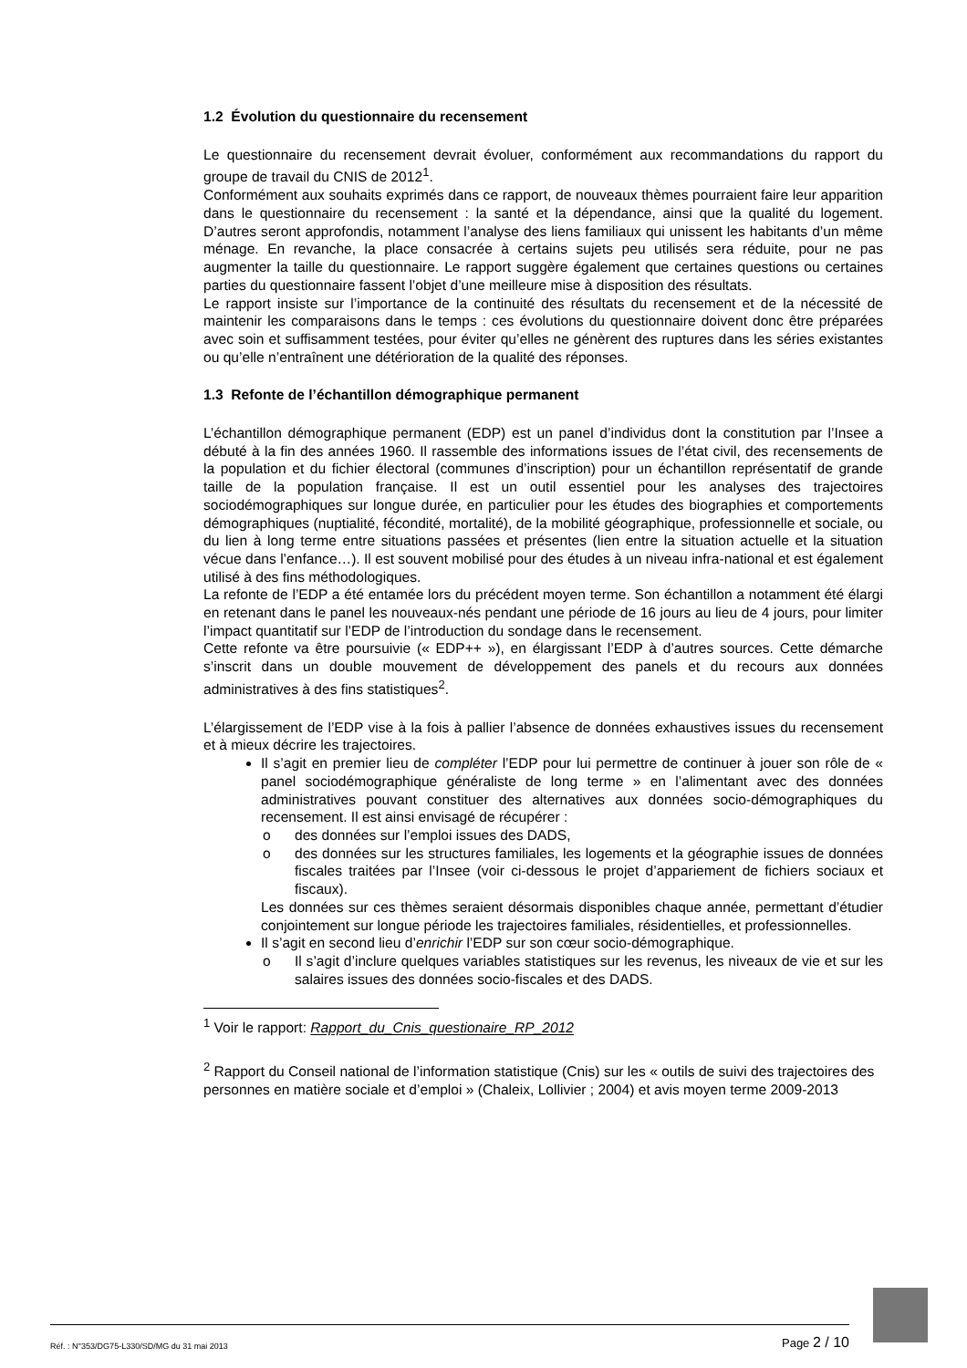1.2 Évolution du questionnaire du recensement
Le questionnaire du recensement devrait évoluer, conformément aux recommandations du rapport du groupe de travail du CNIS de 2012<sup>1</sup>.
Conformément aux souhaits exprimés dans ce rapport, de nouveaux thèmes pourraient faire leur apparition dans le questionnaire du recensement : la santé et la dépendance, ainsi que la qualité du logement. D’autres seront approfondis, notamment l’analyse des liens familiaux qui unissent les habitants d’un même ménage. En revanche, la place consacrée à certains sujets peu utilisés sera réduite, pour ne pas augmenter la taille du questionnaire. Le rapport suggère également que certaines questions ou certaines parties du questionnaire fassent l’objet d’une meilleure mise à disposition des résultats.
Le rapport insiste sur l’importance de la continuité des résultats du recensement et de la nécessité de maintenir les comparaisons dans le temps : ces évolutions du questionnaire doivent donc être préparées avec soin et suffisamment testées, pour éviter qu’elles ne génèrent des ruptures dans les séries existantes ou qu’elle n’entraînent une détérioration de la qualité des réponses.
1.3 Refonte de l’échantillon démographique permanent
L’échantillon démographique permanent (EDP) est un panel d’individus dont la constitution par l’Insee a débuté à la fin des années 1960. Il rassemble des informations issues de l’état civil, des recensements de la population et du fichier électoral (communes d’inscription) pour un échantillon représentatif de grande taille de la population française. Il est un outil essentiel pour les analyses des trajectoires sociodémographiques sur longue durée, en particulier pour les études des biographies et comportements démographiques (nuptialité, fécondité, mortalité), de la mobilité géographique, professionnelle et sociale, ou du lien à long terme entre situations passées et présentes (lien entre la situation actuelle et la situation vécue dans l’enfance…). Il est souvent mobilisé pour des études à un niveau infra-national et est également utilisé à des fins méthodologiques.
La refonte de l’EDP a été entamée lors du précédent moyen terme. Son échantillon a notamment été élargi en retenant dans le panel les nouveaux-nés pendant une période de 16 jours au lieu de 4 jours, pour limiter l’impact quantitatif sur l’EDP de l’introduction du sondage dans le recensement.
Cette refonte va être poursuivie (« EDP++ »), en élargissant l’EDP à d’autres sources. Cette démarche s’inscrit dans un double mouvement de développement des panels et du recours aux données administratives à des fins statistiques<sup>2</sup>.
L’élargissement de l’EDP vise à la fois à pallier l’absence de données exhaustives issues du recensement et à mieux décrire les trajectoires.
Il s’agit en premier lieu de compléter l’EDP pour lui permettre de continuer à jouer son rôle de « panel sociodémographique généraliste de long terme » en l’alimentant avec des données administratives pouvant constituer des alternatives aux données socio-démographiques du recensement. Il est ainsi envisagé de récupérer :
o des données sur l’emploi issues des DADS,
o des données sur les structures familiales, les logements et la géographie issues de données fiscales traitées par l’Insee (voir ci-dessous le projet d’appariement de fichiers sociaux et fiscaux).
Les données sur ces thèmes seraient désormais disponibles chaque année, permettant d’étudier conjointement sur longue période les trajectoires familiales, résidentielles, et professionnelles.
Il s’agit en second lieu d’enrichir l’EDP sur son cœur socio-démographique.
o Il s’agit d’inclure quelques variables statistiques sur les revenus, les niveaux de vie et sur les salaires issues des données socio-fiscales et des DADS.
<sup>1</sup> Voir le rapport: Rapport_du_Cnis_questionaire_RP_2012
<sup>2</sup> Rapport du Conseil national de l’information statistique (Cnis) sur les « outils de suivi des trajectoires des personnes en matière sociale et d’emploi » (Chaleix, Lollivier ; 2004) et avis moyen terme 2009-2013
Réf. : N°353/DG75-L330/SD/MG du 31 mai 2013 Page 2 / 10